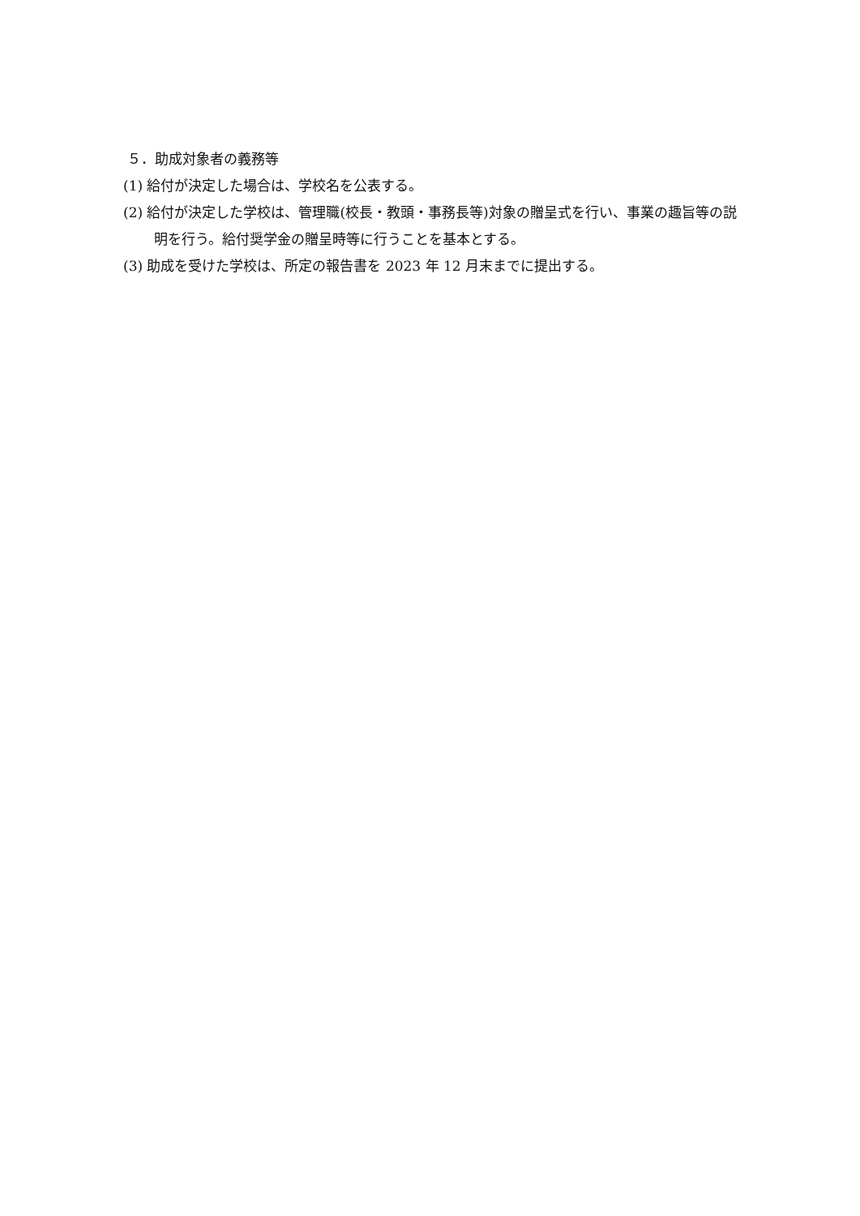５．助成対象者の義務等
(1) 給付が決定した場合は、学校名を公表する。
(2) 給付が決定した学校は、管理職(校長・教頭・事務長等)対象の贈呈式を行い、事業の趣旨等の説明を行う。給付奨学金の贈呈時等に行うことを基本とする。
(3) 助成を受けた学校は、所定の報告書を 2023 年 12 月末までに提出する。